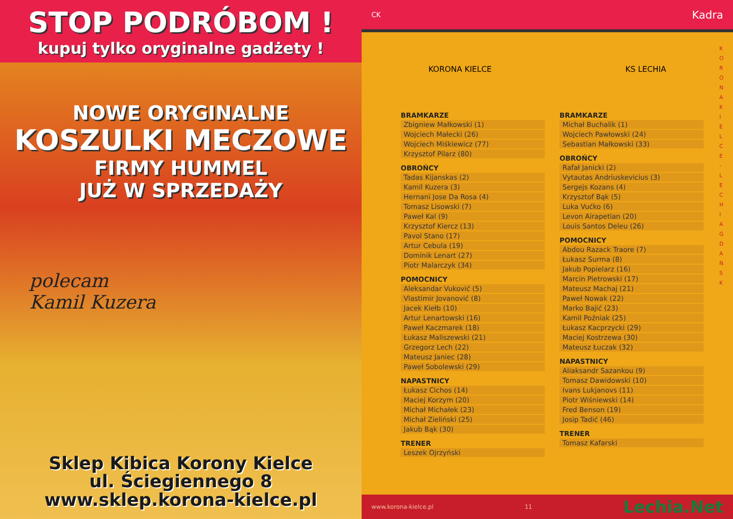STOP PODRÓBOM !
kupuj tylko oryginalne gadżety !
NOWE ORYGINALNE
KOSZULKI MECZOWE
FIRMY HUMMEL
JUŻ W SPRZEDAŻY
polecam
Kamil Kuzera
Sklep Kibica Korony Kielce
ul. Ściegiennego 8
www.sklep.korona-kielce.pl
CK Kadra
KORONA KIELCE KS LECHIA
BRAMKARZE
Zbigniew Małkowski (1)
Wojciech Małecki (26)
Wojciech Miśkiewicz (77)
Krzysztof Pilarz (80)
OBROŃCY
Tadas Kijanskas (2)
Kamil Kuzera (3)
Hernani Jose Da Rosa (4)
Tomasz Lisowski (7)
Paweł Kal (9)
Krzysztof Kiercz (13)
Pavol Stano (17)
Artur Cebula (19)
Dominik Lenart (27)
Piotr Malarczyk (34)
POMOCNICY
Aleksandar Vuković (5)
Vlastimir Jovanović (8)
Jacek Kiełb (10)
Artur Lenartowski (16)
Paweł Kaczmarek (18)
Łukasz Maliszewski (21)
Grzegorz Lech (22)
Mateusz Janiec (28)
Paweł Sobolewski (29)
NAPASTNICY
Łukasz Cichos (14)
Maciej Korzym (20)
Michał Michałek (23)
Michał Zieliński (25)
Jakub Bąk (30)
TRENER
Leszek Ojrzyński
BRAMKARZE
Michał Buchalik (1)
Wojciech Pawłowski (24)
Sebastian Małkowski (33)
OBROŃCY
Rafał Janicki (2)
Vytautas Andriuskevicius (3)
Sergejs Kozans (4)
Krzysztof Bąk (5)
Luka Vućko (6)
Levon Airapetian (20)
Louis Santos Deleu (26)
POMOCNICY
Abdou Razack Traore (7)
Łukasz Surma (8)
Jakub Popielarz (16)
Marcin Pietrowski (17)
Mateusz Machaj (21)
Paweł Nowak (22)
Marko Bajić (23)
Kamil Poźniak (25)
Łukasz Kacprzycki (29)
Maciej Kostrzewa (30)
Mateusz Łuczak (32)
NAPASTNICY
Aliaksandr Sazankou (9)
Tomasz Dawidowski (10)
Ivans Lukjanovs (11)
Piotr Wiśniewski (14)
Fred Benson (19)
Josip Tadić (46)
TRENER
Tomasz Kafarski
KORONA KIELCE - LECHIA GDAŃSK
www.korona-kielce.pl 11 Lechia.Net